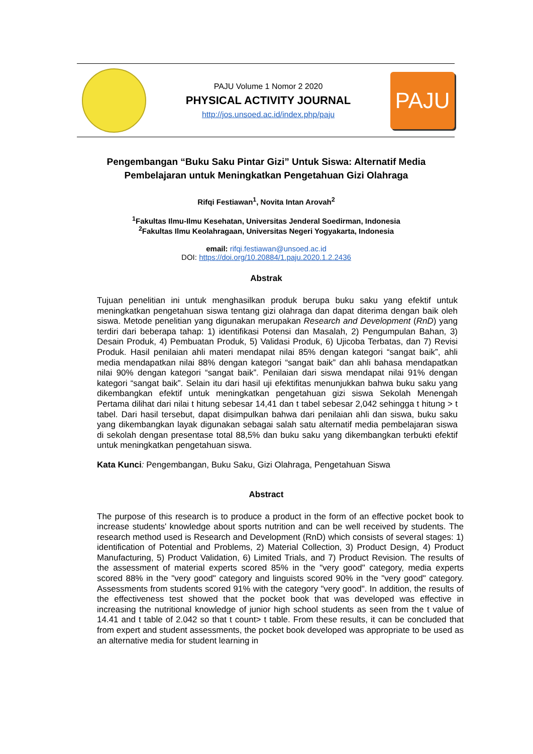PAJU Volume 1 Nomor 2 2020
PHYSICAL ACTIVITY JOURNAL
http://jos.unsoed.ac.id/index.php/paju
PAJU
Pengembangan “Buku Saku Pintar Gizi” Untuk Siswa: Alternatif Media Pembelajaran untuk Meningkatkan Pengetahuan Gizi Olahraga
Rifqi Festiawan<sup>1</sup>, Novita Intan Arovah<sup>2</sup>
<sup>1</sup> Fakultas Ilmu-Ilmu Kesehatan, Universitas Jenderal Soedirman, Indonesia
<sup>2</sup> Fakultas Ilmu Keolahragaan, Universitas Negeri Yogyakarta, Indonesia
email: rifqi.festiawan@unsoed.ac.id
DOI: https://doi.org/10.20884/1.paju.2020.1.2.2436
Abstrak
Tujuan penelitian ini untuk menghasilkan produk berupa buku saku yang efektif untuk meningkatkan pengetahuan siswa tentang gizi olahraga dan dapat diterima dengan baik oleh siswa. Metode penelitian yang digunakan merupakan Research and Development (RnD) yang terdiri dari beberapa tahap: 1) identifikasi Potensi dan Masalah, 2) Pengumpulan Bahan, 3) Desain Produk, 4) Pembuatan Produk, 5) Validasi Produk, 6) Ujicoba Terbatas, dan 7) Revisi Produk. Hasil penilaian ahli materi mendapat nilai 85% dengan kategori “sangat baik”, ahli media mendapatkan nilai 88% dengan kategori “sangat baik” dan ahli bahasa mendapatkan nilai 90% dengan kategori “sangat baik”. Penilaian dari siswa mendapat nilai 91% dengan kategori “sangat baik”. Selain itu dari hasil uji efektifitas menunjukkan bahwa buku saku yang dikembangkan efektif untuk meningkatkan pengetahuan gizi siswa Sekolah Menengah Pertama dilihat dari nilai t hitung sebesar 14,41 dan t tabel sebesar 2,042 sehingga t hitung > t tabel. Dari hasil tersebut, dapat disimpulkan bahwa dari penilaian ahli dan siswa, buku saku yang dikembangkan layak digunakan sebagai salah satu alternatif media pembelajaran siswa di sekolah dengan presentase total 88,5% dan buku saku yang dikembangkan terbukti efektif untuk meningkatkan pengetahuan siswa.
Kata Kunci: Pengembangan, Buku Saku, Gizi Olahraga, Pengetahuan Siswa
Abstract
The purpose of this research is to produce a product in the form of an effective pocket book to increase students' knowledge about sports nutrition and can be well received by students. The research method used is Research and Development (RnD) which consists of several stages: 1) identification of Potential and Problems, 2) Material Collection, 3) Product Design, 4) Product Manufacturing, 5) Product Validation, 6) Limited Trials, and 7) Product Revision. The results of the assessment of material experts scored 85% in the "very good" category, media experts scored 88% in the "very good" category and linguists scored 90% in the "very good" category. Assessments from students scored 91% with the category "very good". In addition, the results of the effectiveness test showed that the pocket book that was developed was effective in increasing the nutritional knowledge of junior high school students as seen from the t value of 14.41 and t table of 2.042 so that t count> t table. From these results, it can be concluded that from expert and student assessments, the pocket book developed was appropriate to be used as an alternative media for student learning in